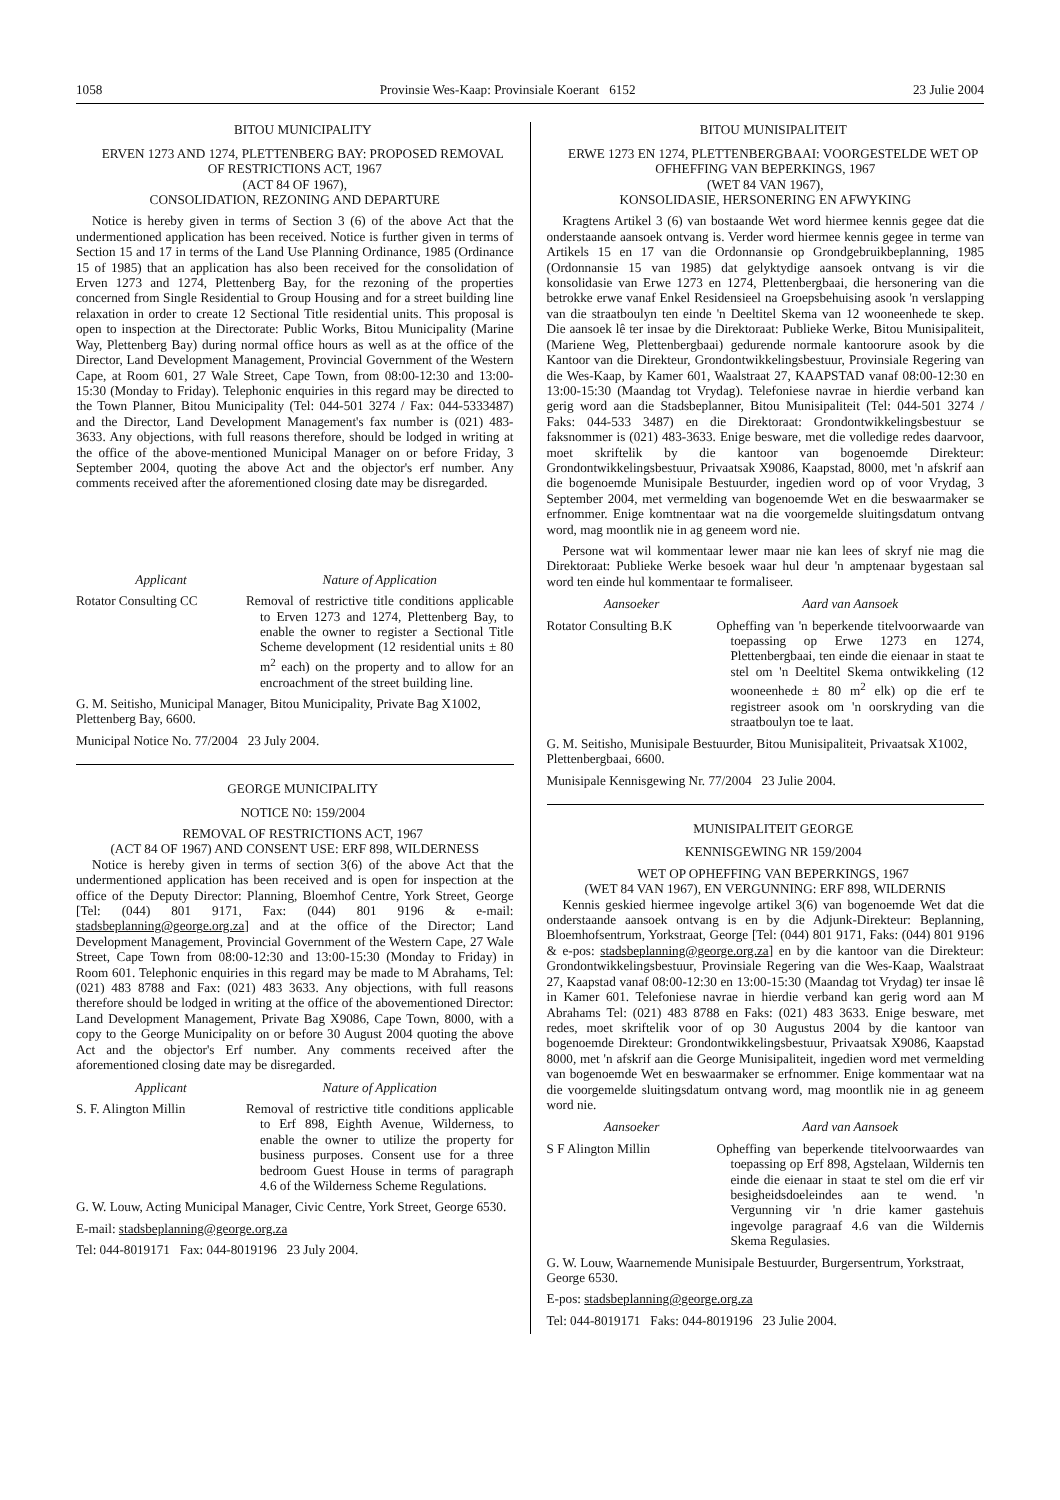1058 Provinsie Wes-Kaap: Provinsiale Koerant 6152 23 Julie 2004
BITOU MUNICIPALITY
ERVEN 1273 AND 1274, PLETTENBERG BAY: PROPOSED REMOVAL OF RESTRICTIONS ACT, 1967
(ACT 84 OF 1967),
CONSOLIDATION, REZONING AND DEPARTURE
Notice is hereby given in terms of Section 3 (6) of the above Act that the undermentioned application has been received. Notice is further given in terms of Section 15 and 17 in terms of the Land Use Planning Ordinance, 1985 (Ordinance 15 of 1985) that an application has also been received for the consolidation of Erven 1273 and 1274, Plettenberg Bay, for the rezoning of the properties concerned from Single Residential to Group Housing and for a street building line relaxation in order to create 12 Sectional Title residential units. This proposal is open to inspection at the Directorate: Public Works, Bitou Municipality (Marine Way, Plettenberg Bay) during normal office hours as well as at the office of the Director, Land Development Management, Provincial Government of the Western Cape, at Room 601, 27 Wale Street, Cape Town, from 08:00-12:30 and 13:00-15:30 (Monday to Friday). Telephonic enquiries in this regard may be directed to the Town Planner, Bitou Municipality (Tel: 044-501 3274 / Fax: 044-5333487) and the Director, Land Development Management's fax number is (021) 483-3633. Any objections, with full reasons therefore, should be lodged in writing at the office of the above-mentioned Municipal Manager on or before Friday, 3 September 2004, quoting the above Act and the objector's erf number. Any comments received after the aforementioned closing date may be disregarded.
| Applicant | Nature of Application |
| --- | --- |
| Rotator Consulting CC | Removal of restrictive title conditions applicable to Erven 1273 and 1274, Plettenberg Bay, to enable the owner to register a Sectional Title Scheme development (12 residential units ± 80 m<sup>2</sup> each) on the property and to allow for an encroachment of the street building line. |
G. M. Seitisho, Municipal Manager, Bitou Municipality, Private Bag X1002, Plettenberg Bay, 6600.
Municipal Notice No. 77/2004 23 July 2004.
GEORGE MUNICIPALITY
NOTICE N0: 159/2004
REMOVAL OF RESTRICTIONS ACT, 1967
(ACT 84 OF 1967) AND CONSENT USE: ERF 898, WILDERNESS
Notice is hereby given in terms of section 3(6) of the above Act that the undermentioned application has been received and is open for inspection at the office of the Deputy Director: Planning, Bloemhof Centre, York Street, George [Tel: (044) 801 9171, Fax: (044) 801 9196 & e-mail: stadsbeplanning@george.org.za] and at the office of the Director; Land Development Management, Provincial Government of the Western Cape, 27 Wale Street, Cape Town from 08:00-12:30 and 13:00-15:30 (Monday to Friday) in Room 601. Telephonic enquiries in this regard may be made to M Abrahams, Tel: (021) 483 8788 and Fax: (021) 483 3633. Any objections, with full reasons therefore should be lodged in writing at the office of the abovementioned Director: Land Development Management, Private Bag X9086, Cape Town, 8000, with a copy to the George Municipality on or before 30 August 2004 quoting the above Act and the objector's Erf number. Any comments received after the aforementioned closing date may be disregarded.
| Applicant | Nature of Application |
| --- | --- |
| S. F. Alington Millin | Removal of restrictive title conditions applicable to Erf 898, Eighth Avenue, Wilderness, to enable the owner to utilize the property for business purposes. Consent use for a three bedroom Guest House in terms of paragraph 4.6 of the Wilderness Scheme Regulations. |
G. W. Louw, Acting Municipal Manager, Civic Centre, York Street, George 6530.
E-mail: stadsbeplanning@george.org.za
Tel: 044-8019171 Fax: 044-8019196 23 July 2004.
BITOU MUNISIPALITEIT
ERWE 1273 EN 1274, PLETTENBERGBAAI: VOORGESTELDE WET OP OFHEFFING VAN BEPERKINGS, 1967
(WET 84 VAN 1967),
KONSOLIDASIE, HERSONERING EN AFWYKING
Kragtens Artikel 3 (6) van bostaande Wet word hiermee kennis gegee dat die onderstaande aansoek ontvang is. Verder word hiermee kennis gegee in terme van Artikels 15 en 17 van die Ordonnansie op Grondgebruikbeplanning, 1985 (Ordonnansie 15 van 1985) dat gelyktydige aansoek ontvang is vir die konsolidasie van Erwe 1273 en 1274, Plettenbergbaai, die hersonering van die betrokke erwe vanaf Enkel Residensieel na Groepsbehuising asook 'n verslapping van die straatboulyn ten einde 'n Deeltitel Skema van 12 wooneenhede te skep. Die aansoek lê ter insae by die Direktoraat: Publieke Werke, Bitou Munisipaliteit, (Mariene Weg, Plettenbergbaai) gedurende normale kantoorure asook by die Kantoor van die Direkteur, Grondontwikkelingsbestuur, Provinsiale Regering van die Wes-Kaap, by Kamer 601, Waalstraat 27, KAAPSTAD vanaf 08:00-12:30 en 13:00-15:30 (Maandag tot Vrydag). Telefoniese navrae in hierdie verband kan gerig word aan die Stadsbeplanner, Bitou Munisipaliteit (Tel: 044-501 3274 / Faks: 044-533 3487) en die Direktoraat: Grondontwikkelingsbestuur se faksnommer is (021) 483-3633. Enige besware, met die volledige redes daarvoor, moet skriftelik by die kantoor van bogenoemde Direkteur: Grondontwikkelingsbestuur, Privaatsak X9086, Kaapstad, 8000, met 'n afskrif aan die bogenoemde Munisipale Bestuurder, ingedien word op of voor Vrydag, 3 September 2004, met vermelding van bogenoemde Wet en die beswaarmaker se erfnommer. Enige komtnentaar wat na die voorgemelde sluitingsdatum ontvang word, mag moontlik nie in ag geneem word nie.
Persone wat wil kommentaar lewer maar nie kan lees of skryf nie mag die Direktoraat: Publieke Werke besoek waar hul deur 'n amptenaar bygestaan sal word ten einde hul kommentaar te formaliseer.
| Aansoeker | Aard van Aansoek |
| --- | --- |
| Rotator Consulting B.K | Opheffing van 'n beperkende titelvoorwaarde van toepassing op Erwe 1273 en 1274, Plettenbergbaai, ten einde die eienaar in staat te stel om 'n Deeltitel Skema ontwikkeling (12 wooneenhede ± 80 m<sup>2</sup> elk) op die erf te registreer asook om 'n oorskryding van die straatboulyn toe te laat. |
G. M. Seitisho, Munisipale Bestuurder, Bitou Munisipaliteit, Privaatsak X1002, Plettenbergbaai, 6600.
Munisipale Kennisgewing Nr. 77/2004 23 Julie 2004.
MUNISIPALITEIT GEORGE
KENNISGEWING NR 159/2004
WET OP OPHEFFING VAN BEPERKINGS, 1967
(WET 84 VAN 1967), EN VERGUNNING: ERF 898, WILDERNIS
Kennis geskied hiermee ingevolge artikel 3(6) van bogenoemde Wet dat die onderstaande aansoek ontvang is en by die Adjunk-Direkteur: Beplanning, Bloemhofsentrum, Yorkstraat, George [Tel: (044) 801 9171, Faks: (044) 801 9196 & e-pos: stadsbeplanning@george.org.za] en by die kantoor van die Direkteur: Grondontwikkelingsbestuur, Provinsiale Regering van die Wes-Kaap, Waalstraat 27, Kaapstad vanaf 08:00-12:30 en 13:00-15:30 (Maandag tot Vrydag) ter insae lê in Kamer 601. Telefoniese navrae in hierdie verband kan gerig word aan M Abrahams Tel: (021) 483 8788 en Faks: (021) 483 3633. Enige besware, met redes, moet skriftelik voor of op 30 Augustus 2004 by die kantoor van bogenoemde Direkteur: Grondontwikkelingsbestuur, Privaatsak X9086, Kaapstad 8000, met 'n afskrif aan die George Munisipaliteit, ingedien word met vermelding van bogenoemde Wet en beswaarmaker se erfnommer. Enige kommentaar wat na die voorgemelde sluitingsdatum ontvang word, mag moontlik nie in ag geneem word nie.
| Aansoeker | Aard van Aansoek |
| --- | --- |
| S F Alington Millin | Opheffing van beperkende titelvoorwaardes van toepassing op Erf 898, Agstelaan, Wildernis ten einde die eienaar in staat te stel om die erf vir besigheidsdoeleindes aan te wend. 'n Vergunning vir 'n drie kamer gastehuis ingevolge paragraaf 4.6 van die Wildernis Skema Regulasies. |
G. W. Louw, Waarnemende Munisipale Bestuurder, Burgersentrum, Yorkstraat, George 6530.
E-pos: stadsbeplanning@george.org.za
Tel: 044-8019171 Faks: 044-8019196 23 Julie 2004.